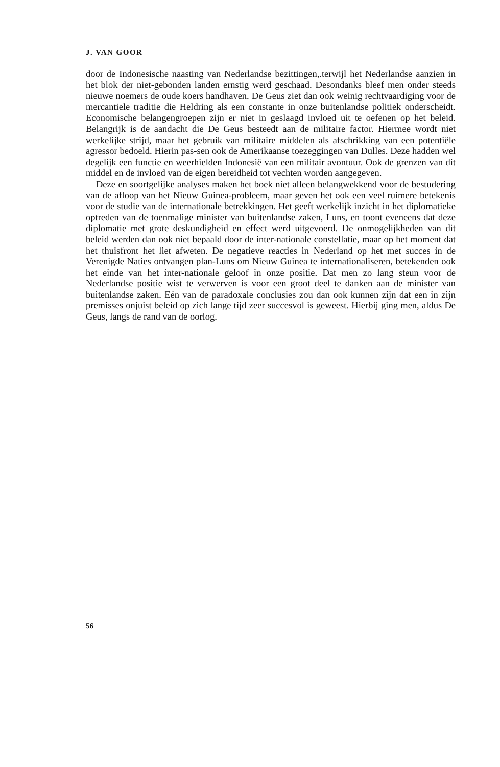J. VAN GOOR
door de Indonesische naasting van Nederlandse bezittingen,.terwijl het Nederlandse aanzien in het blok der niet-gebonden landen ernstig werd geschaad. Desondanks bleef men onder steeds nieuwe noemers de oude koers handhaven. De Geus ziet dan ook weinig rechtvaardiging voor de mercantiele traditie die Heldring als een constante in onze buitenlandse politiek onderscheidt. Economische belangengroepen zijn er niet in geslaagd invloed uit te oefenen op het beleid. Belangrijk is de aandacht die De Geus besteedt aan de militaire factor. Hiermee wordt niet werkelijke strijd, maar het gebruik van militaire middelen als afschrikking van een potentiële agressor bedoeld. Hierin pas-sen ook de Amerikaanse toezeggingen van Dulles. Deze hadden wel degelijk een functie en weerhielden Indonesië van een militair avontuur. Ook de grenzen van dit middel en de invloed van de eigen bereidheid tot vechten worden aangegeven.
Deze en soortgelijke analyses maken het boek niet alleen belangwekkend voor de bestudering van de afloop van het Nieuw Guinea-probleem, maar geven het ook een veel ruimere betekenis voor de studie van de internationale betrekkingen. Het geeft werkelijk inzicht in het diplomatieke optreden van de toenmalige minister van buitenlandse zaken, Luns, en toont eveneens dat deze diplomatie met grote deskundigheid en effect werd uitgevoerd. De onmogelijkheden van dit beleid werden dan ook niet bepaald door de inter-nationale constellatie, maar op het moment dat het thuisfront het liet afweten. De negatieve reacties in Nederland op het met succes in de Verenigde Naties ontvangen plan-Luns om Nieuw Guinea te internationaliseren, betekenden ook het einde van het inter-nationale geloof in onze positie. Dat men zo lang steun voor de Nederlandse positie wist te verwerven is voor een groot deel te danken aan de minister van buitenlandse zaken. Eén van de paradoxale conclusies zou dan ook kunnen zijn dat een in zijn premisses onjuist beleid op zich lange tijd zeer succesvol is geweest. Hierbij ging men, aldus De Geus, langs de rand van de oorlog.
56